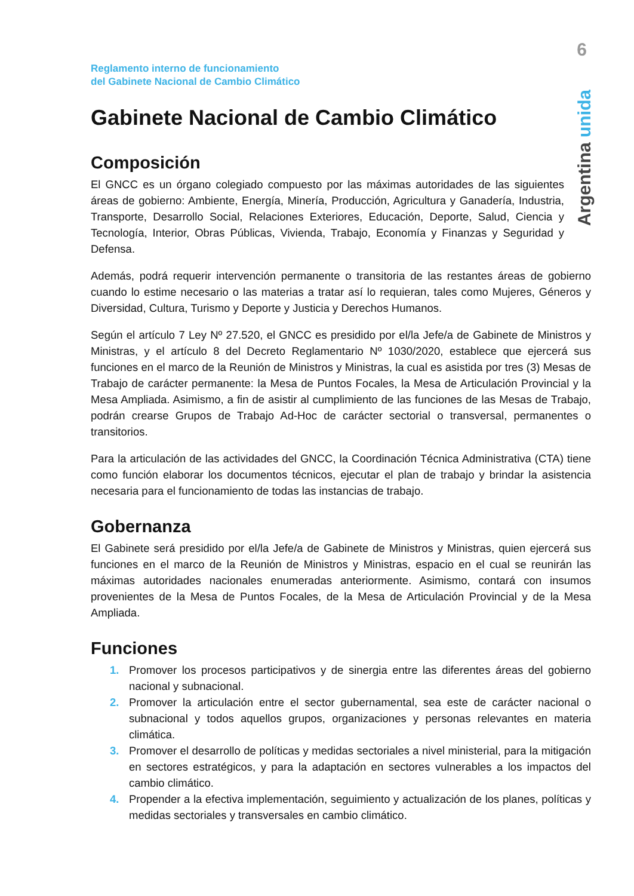6
Argentina unida
Reglamento interno de funcionamiento
del Gabinete Nacional de Cambio Climático
Gabinete Nacional de Cambio Climático
Composición
El GNCC es un órgano colegiado compuesto por las máximas autoridades de las siguientes áreas de gobierno: Ambiente, Energía, Minería, Producción, Agricultura y Ganadería, Industria, Transporte, Desarrollo Social, Relaciones Exteriores, Educación, Deporte, Salud, Ciencia y Tecnología, Interior, Obras Públicas, Vivienda, Trabajo, Economía y Finanzas y Seguridad y Defensa.
Además, podrá requerir intervención permanente o transitoria de las restantes áreas de gobierno cuando lo estime necesario o las materias a tratar así lo requieran, tales como Mujeres, Géneros y Diversidad, Cultura, Turismo y Deporte y Justicia y Derechos Humanos.
Según el artículo 7 Ley Nº 27.520, el GNCC es presidido por el/la Jefe/a de Gabinete de Ministros y Ministras, y el artículo 8 del Decreto Reglamentario Nº 1030/2020, establece que ejercerá sus funciones en el marco de la Reunión de Ministros y Ministras, la cual es asistida por tres (3) Mesas de Trabajo de carácter permanente: la Mesa de Puntos Focales, la Mesa de Articulación Provincial y la Mesa Ampliada. Asimismo, a fin de asistir al cumplimiento de las funciones de las Mesas de Trabajo, podrán crearse Grupos de Trabajo Ad-Hoc de carácter sectorial o transversal, permanentes o transitorios.
Para la articulación de las actividades del GNCC, la Coordinación Técnica Administrativa (CTA) tiene como función elaborar los documentos técnicos, ejecutar el plan de trabajo y brindar la asistencia necesaria para el funcionamiento de todas las instancias de trabajo.
Gobernanza
El Gabinete será presidido por el/la Jefe/a de Gabinete de Ministros y Ministras, quien ejercerá sus funciones en el marco de la Reunión de Ministros y Ministras, espacio en el cual se reunirán las máximas autoridades nacionales enumeradas anteriormente. Asimismo, contará con insumos provenientes de la Mesa de Puntos Focales, de la Mesa de Articulación Provincial y de la Mesa Ampliada.
Funciones
1. Promover los procesos participativos y de sinergia entre las diferentes áreas del gobierno nacional y subnacional.
2. Promover la articulación entre el sector gubernamental, sea este de carácter nacional o subnacional y todos aquellos grupos, organizaciones y personas relevantes en materia climática.
3. Promover el desarrollo de políticas y medidas sectoriales a nivel ministerial, para la mitigación en sectores estratégicos, y para la adaptación en sectores vulnerables a los impactos del cambio climático.
4. Propender a la efectiva implementación, seguimiento y actualización de los planes, políticas y medidas sectoriales y transversales en cambio climático.